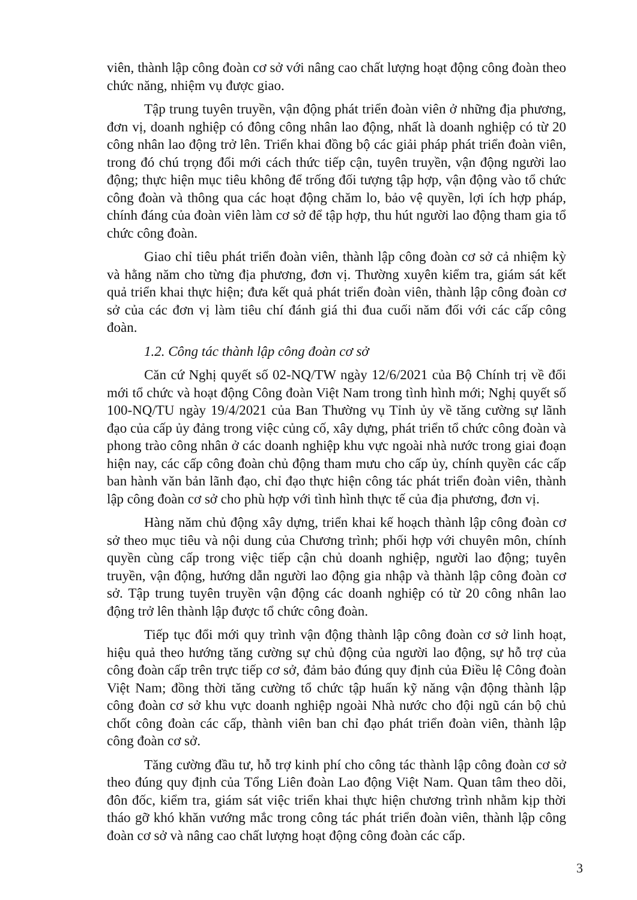viên, thành lập công đoàn cơ sở với nâng cao chất lượng hoạt động công đoàn theo chức năng, nhiệm vụ được giao.
Tập trung tuyên truyền, vận động phát triển đoàn viên ở những địa phương, đơn vị, doanh nghiệp có đông công nhân lao động, nhất là doanh nghiệp có từ 20 công nhân lao động trở lên. Triển khai đồng bộ các giải pháp phát triển đoàn viên, trong đó chú trọng đổi mới cách thức tiếp cận, tuyên truyền, vận động người lao động; thực hiện mục tiêu không để trống đối tượng tập hợp, vận động vào tổ chức công đoàn và thông qua các hoạt động chăm lo, bảo vệ quyền, lợi ích hợp pháp, chính đáng của đoàn viên làm cơ sở để tập hợp, thu hút người lao động tham gia tổ chức công đoàn.
Giao chỉ tiêu phát triển đoàn viên, thành lập công đoàn cơ sở cả nhiệm kỳ và hằng năm cho từng địa phương, đơn vị. Thường xuyên kiểm tra, giám sát kết quả triển khai thực hiện; đưa kết quả phát triển đoàn viên, thành lập công đoàn cơ sở của các đơn vị làm tiêu chí đánh giá thi đua cuối năm đối với các cấp công đoàn.
1.2. Công tác thành lập công đoàn cơ sở
Căn cứ Nghị quyết số 02-NQ/TW ngày 12/6/2021 của Bộ Chính trị về đổi mới tổ chức và hoạt động Công đoàn Việt Nam trong tình hình mới; Nghị quyết số 100-NQ/TU ngày 19/4/2021 của Ban Thường vụ Tỉnh ủy về tăng cường sự lãnh đạo của cấp ủy đảng trong việc củng cố, xây dựng, phát triển tổ chức công đoàn và phong trào công nhân ở các doanh nghiệp khu vực ngoài nhà nước trong giai đoạn hiện nay, các cấp công đoàn chủ động tham mưu cho cấp ủy, chính quyền các cấp ban hành văn bản lãnh đạo, chỉ đạo thực hiện công tác phát triển đoàn viên, thành lập công đoàn cơ sở cho phù hợp với tình hình thực tế của địa phương, đơn vị.
Hàng năm chủ động xây dựng, triển khai kế hoạch thành lập công đoàn cơ sở theo mục tiêu và nội dung của Chương trình; phối hợp với chuyên môn, chính quyền cùng cấp trong việc tiếp cận chủ doanh nghiệp, người lao động; tuyên truyền, vận động, hướng dẫn người lao động gia nhập và thành lập công đoàn cơ sở. Tập trung tuyên truyền vận động các doanh nghiệp có từ 20 công nhân lao động trở lên thành lập được tổ chức công đoàn.
Tiếp tục đổi mới quy trình vận động thành lập công đoàn cơ sở linh hoạt, hiệu quả theo hướng tăng cường sự chủ động của người lao động, sự hỗ trợ của công đoàn cấp trên trực tiếp cơ sở, đảm bảo đúng quy định của Điều lệ Công đoàn Việt Nam; đồng thời tăng cường tổ chức tập huấn kỹ năng vận động thành lập công đoàn cơ sở khu vực doanh nghiệp ngoài Nhà nước cho đội ngũ cán bộ chủ chốt công đoàn các cấp, thành viên ban chỉ đạo phát triển đoàn viên, thành lập công đoàn cơ sở.
Tăng cường đầu tư, hỗ trợ kinh phí cho công tác thành lập công đoàn cơ sở theo đúng quy định của Tổng Liên đoàn Lao động Việt Nam. Quan tâm theo dõi, đôn đốc, kiểm tra, giám sát việc triển khai thực hiện chương trình nhằm kịp thời tháo gỡ khó khăn vướng mắc trong công tác phát triển đoàn viên, thành lập công đoàn cơ sở và nâng cao chất lượng hoạt động công đoàn các cấp.
3